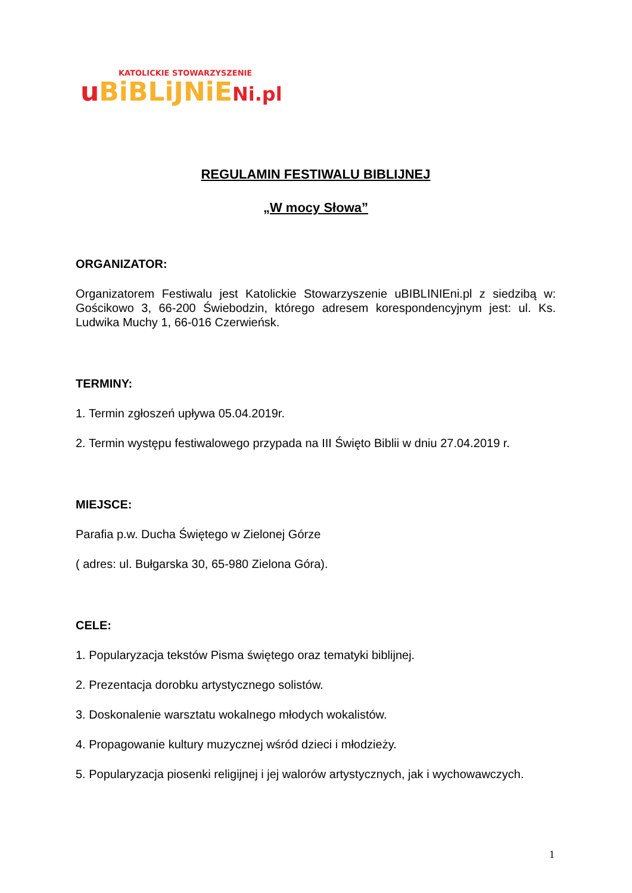KATOLICKIE STOWARZYSZENIE
uBiBLiJNiE Ni.pl
REGULAMIN FESTIWALU BIBLIJNEJ
„W mocy Słowa”
ORGANIZATOR:
Organizatorem Festiwalu jest Katolickie Stowarzyszenie uBIBLINIEni.pl z siedzibą w: Gościkowo 3, 66-200 Świebodzin, którego adresem korespondencyjnym jest: ul. Ks. Ludwika Muchy 1, 66-016 Czerwieńsk.
TERMINY:
1. Termin zgłoszeń upływa 05.04.2019r.
2. Termin występu festiwalowego przypada na III Święto Biblii w dniu 27.04.2019 r.
MIEJSCE:
Parafia p.w. Ducha Świętego w Zielonej Górze
( adres: ul. Bułgarska 30, 65-980 Zielona Góra).
CELE:
1. Popularyzacja tekstów Pisma świętego oraz tematyki biblijnej.
2. Prezentacja dorobku artystycznego solistów.
3. Doskonalenie warsztatu wokalnego młodych wokalistów.
4. Propagowanie kultury muzycznej wśród dzieci i młodzieży.
5. Popularyzacja piosenki religijnej i jej walorów artystycznych, jak i wychowawczych.
1